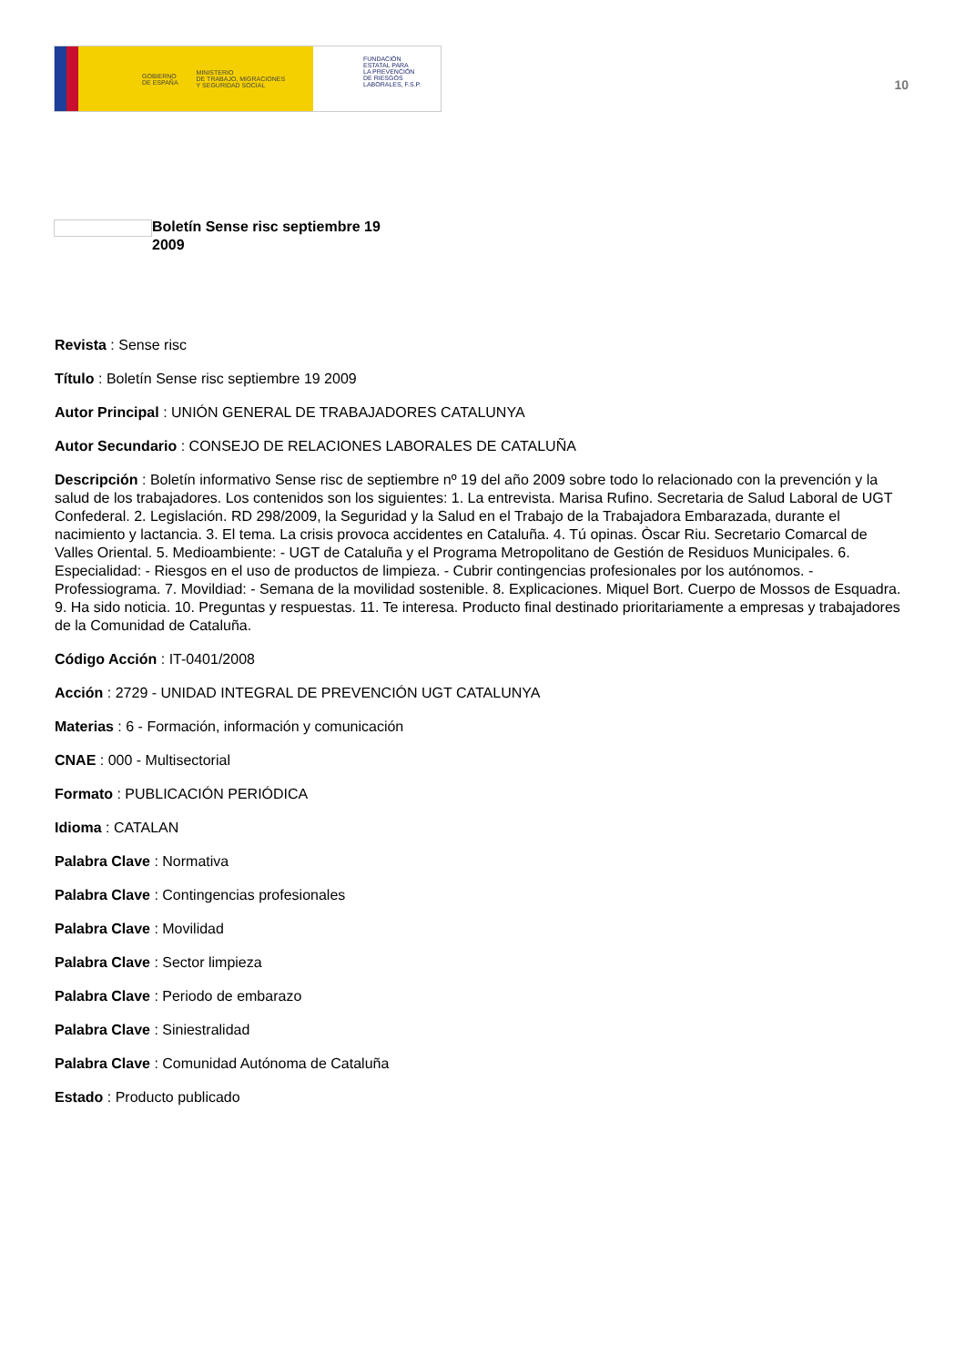GOBIERNO
DE ESPAÑA MINISTERIO
DE TRABAJO, MIGRACIONES
Y SEGURIDAD SOCIAL
FUNDACIÓN
ESTATAL PARA
LA PREVENCIÓN
DE RIESGOS
LABORALES, F.S.P.
10
Boletín Sense risc septiembre 19 2009
Revista : Sense risc
Título : Boletín Sense risc septiembre 19 2009
Autor Principal : UNIÓN GENERAL DE TRABAJADORES CATALUNYA
Autor Secundario : CONSEJO DE RELACIONES LABORALES DE CATALUÑA
Descripción : Boletín informativo Sense risc de septiembre nº 19 del año 2009 sobre todo lo relacionado con la prevención y la salud de los trabajadores. Los contenidos son los siguientes: 1. La entrevista. Marisa Rufino. Secretaria de Salud Laboral de UGT Confederal. 2. Legislación. RD 298/2009, la Seguridad y la Salud en el Trabajo de la Trabajadora Embarazada, durante el nacimiento y lactancia. 3. El tema. La crisis provoca accidentes en Cataluña. 4. Tú opinas. Òscar Riu. Secretario Comarcal de Valles Oriental. 5. Medioambiente: - UGT de Cataluña y el Programa Metropolitano de Gestión de Residuos Municipales. 6. Especialidad: - Riesgos en el uso de productos de limpieza. - Cubrir contingencias profesionales por los autónomos. - Professiograma. 7. Movildiad: - Semana de la movilidad sostenible. 8. Explicaciones. Miquel Bort. Cuerpo de Mossos de Esquadra. 9. Ha sido noticia. 10. Preguntas y respuestas. 11. Te interesa. Producto final destinado prioritariamente a empresas y trabajadores de la Comunidad de Cataluña.
Código Acción : IT-0401/2008
Acción : 2729 - UNIDAD INTEGRAL DE PREVENCIÓN UGT CATALUNYA
Materias : 6 - Formación, información y comunicación
CNAE : 000 - Multisectorial
Formato : PUBLICACIÓN PERIÓDICA
Idioma : CATALAN
Palabra Clave : Normativa
Palabra Clave : Contingencias profesionales
Palabra Clave : Movilidad
Palabra Clave : Sector limpieza
Palabra Clave : Periodo de embarazo
Palabra Clave : Siniestralidad
Palabra Clave : Comunidad Autónoma de Cataluña
Estado : Producto publicado